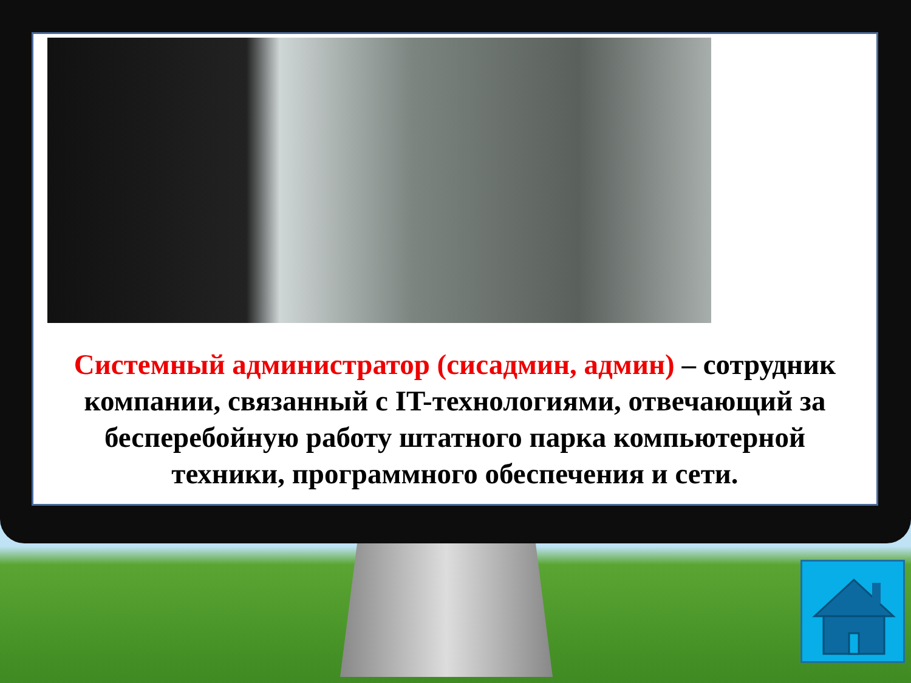Системный администратор (сисадмин, админ) – сотрудник компании, связанный с IT-технологиями, отвечающий за бесперебойную работу штатного парка компьютерной техники, программного обеспечения и сети.